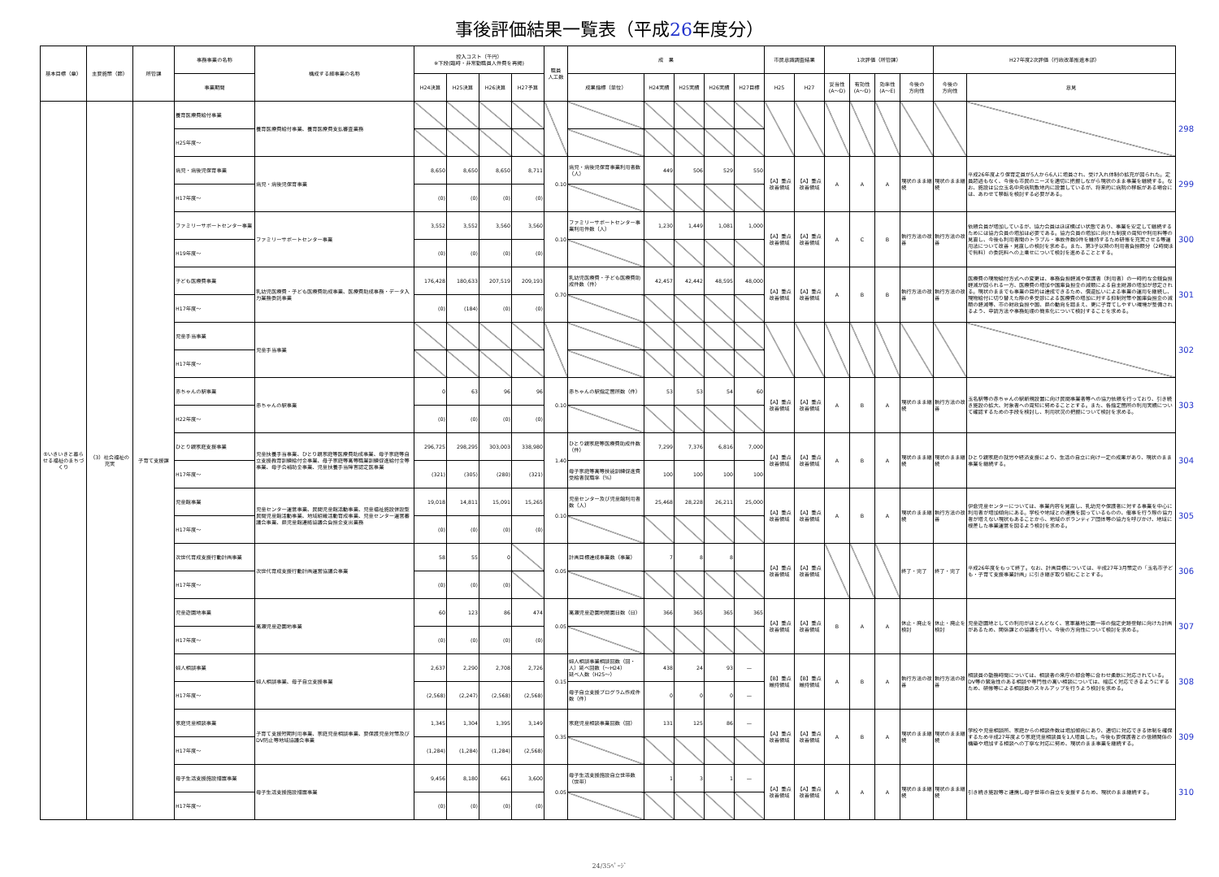事後評価結果一覧表（平成26年度分）
| 基本目標（章） | 主要施策（節） | 所管課 | 事務事業の名称 | 構成する細事業の名称 | 投入コスト（千円） ※下段(臨時・非常勤職員人件費を再掲) | | | | 職員 人工数 | 成 果 | | | | | 市民意識調査結果 | | 1次評価（所管課） | | | | H27年度2次評価（行政改革推進本部） | | |
| --- | --- | --- | --- | --- | --- | --- | --- | --- | --- | --- | --- | --- | --- | --- | --- | --- | --- | --- | --- | --- | --- | --- | --- |
| | | | 事業期間 | | H24決算 | H25決算 | H26決算 | H27予算 | | 成果指標（単位） | H24実績 | H25実績 | H26実績 | H27目標 | H25 | H27 | 妥当性 (A～D) | 有効性 (A～D) | 効率性 (A～E) | 今後の 方向性 | 今後の 方向性 | 意見 | |
| ⑤いきいきと暮らせる福祉のまちづくり | （3）社会福祉の充実 | 子育て支援課 | 養育医療費給付事業 | 養育医療費給付事業、養育医療費支払審査業務 | | | | | | | | | | | | | | | | | | | 298 |
| | | | H25年度～ | | | | | | | | | | | | | | | | | | | | |
| | | | 病児・病後児保育事業 | 病児・病後児保育事業 | 8,650 | 8,650 | 8,650 | 8,711 | 0.10 | 病児・病後児保育事業利用者数（人） | 449 | 506 | 529 | 550 | 【A】重点改善領域 | 【A】重点改善領域 | A | A | A | 現状のまま継続 | 現状のまま継続 | 平成26年度より保育定員が5人から6人に増員され、受け入れ体制の拡充が図られた。定員超過もなく、今後も市民のニーズを適切に把握しながら現状のまま事業を継続する。なお、施設は公立玉名中央病院敷地内に設置しているが、将来的に病院の移転がある場合には、あわせて移転を検討する必要がある。 | 299 |
| | | | H17年度～ | | (0) | (0) | (0) | (0) | | | | | | | | | | | | | | | |
| | | | ファミリーサポートセンター事業 | ファミリーサポートセンター事業 | 3,552 | 3,552 | 3,560 | 3,560 | 0.10 | ファミリーサポートセンター事業利用件数（人） | 1,230 | 1,449 | 1,081 | 1,000 | 【A】重点改善領域 | 【A】重点改善領域 | A | C | B | 執行方法の改善 | 執行方法の改善 | 依頼会員が増加しているが、協力会員はほぼ横ばい状態であり、事業を安定して継続するためには協力会員の増加は必要である。協力会員の増加に向けた制度の周知や利用料等の見直し、今後も利用者間のトラブル・事故件数0件を維持するため研修を充実させる等運用法について改善・見直しの検討を求める。また、第3子以降の利用者負担額分（2時間まで無料）の委託料への上乗せについて検討を進めることとする。 | 300 |
| | | | H19年度～ | | (0) | (0) | (0) | (0) | | | | | | | | | | | | | | | |
| | | | 子ども医療費事業 | 乳幼児医療費・子ども医療費助成事業、医療費助成事務・データ入力業務委託事業 | 176,428 | 180,633 | 207,519 | 209,193 | 0.70 | 乳幼児医療費・子ども医療費助成件数（件） | 42,457 | 42,442 | 48,595 | 48,000 | 【A】重点改善領域 | 【A】重点改善領域 | A | B | B | 執行方法の改善 | 執行方法の改善 | 医療費の現物給付方式への変更は、事務負担軽減や保護者（利用者）の一時的な金銭負担軽減が図られる一方、医療費の増加や国庫負担金の減額による自主財源の増加が想定される。現状のままでも事業の目的は達成できるため、償還払いによる事業の運用を継続し、現物給付に切り替えた際の多受診による医療費の増加に対する抑制対策や国庫負担金の減額の軽減等、市の財政負担や国、県の動向を踏まえ、更に子育てしやすい環境が整備されるよう、申請方法や事務処理の簡素化について検討することを求める。 | 301 |
| | | | H17年度～ | | (0) | (184) | (0) | (0) | | | | | | | | | | | | | | | |
| | | | 児童手当事業 | 児童手当事業 | | | | | | | | | | | | | | | | | | | 302 |
| | | | H17年度～ | | | | | | | | | | | | | | | | | | | | |
| | | | 赤ちゃんの駅事業 | 赤ちゃんの駅事業 | 0 | 63 | 96 | 96 | 0.10 | 赤ちゃんの駅指定箇所数（件） | 53 | 53 | 54 | 60 | 【A】重点改善領域 | 【A】重点改善領域 | A | B | A | 現状のまま継続 | 執行方法の改善 | 玉名駅等の赤ちゃんの駅新規設置に向け民間事業者等への協力依頼を行っており、引き続き施設の拡大、対象者への周知に努めることとする。また、各指定箇所の利用実績について確認するための手段を検討し、利用状況の把握について検討を求める。 | 303 |
| | | | H22年度～ | | (0) | (0) | (0) | (0) | | | | | | | | | | | | | | | |
| | | | ひとり親家庭支援事業 | 児童扶養手当事業、ひとり親家庭等医療費助成事業、母子家庭等自立支援教育訓練給付金事業、母子家庭等高等職業訓練促進給付金等事業、母子会補助金事業、児童扶養手当障害認定医事業 | 296,725 | 298,295 | 303,003 | 338,980 | 1.40 | ひとり親家庭等医療費助成件数（件） | 7,299 | 7,376 | 6,816 | 7,000 | 【A】重点改善領域 | 【A】重点改善領域 | A | B | A | 現状のまま継続 | 現状のまま継続 | ひとり親家庭の就労や経済支援により、生活の自立に向け一定の成果があり、現状のまま事業を継続する。 | 304 |
| | | | H17年度～ | | (321) | (305) | (280) | (321) | | 母子家庭等高等技能訓練促進費受給者就職率（%） | 100 | 100 | 100 | 100 | | | | | | | | | |
| | | | 児童館事業 | 児童センター運営事業、民間児童館活動事業、児童福祉施設併設型民間児童館活動事業、地域組織活動育成事業、児童センター運営審議会事業、県児童館連絡協議会負担金支出業務 | 19,018 | 14,811 | 15,091 | 15,265 | 0.10 | 児童センター及び児童館利用者数（人） | 25,468 | 28,228 | 26,211 | 25,000 | 【A】重点改善領域 | 【A】重点改善領域 | A | B | A | 現状のまま継続 | 執行方法の改善 | 伊倉児童センターについては、事業内容を見直し、乳幼児や保護者に対する事業を中心に利用者が増加傾向にある。学校や地域との連携を図っているものの、催事を行う際の協力者が増えない現状もあることから、地域のボランティア団体等の協力を呼びかけ、地域に根差した事業運営を図るよう検討を求める。 | 305 |
| | | | H17年度～ | | (0) | (0) | (0) | (0) | | | | | | | | | | | | | | | |
| | | | 次世代育成支援行動計画事業 | 次世代育成支援行動計画運営協議会事業 | 58 | 55 | 0 | | 0.05 | 計画目標達成事業数（事業） | 7 | 8 | 8 | | 【A】重点改善領域 | 【A】重点改善領域 | | | | 終了・完了 | 終了・完了 | 平成26年度をもって終了。なお、計画目標については、平成27年3月策定の「玉名市子ども・子育て支援事業計画」に引き継ぎ取り組むこととする。 | 306 |
| | | | H17年度～ | | (0) | (0) | (0) | | | | | | | | | | | | | | | | |
| | | | 児童遊園地事業 | 高瀬児童遊園地事業 | 60 | 123 | 86 | 474 | 0.05 | 高瀬児童遊園地開園日数（日） | 366 | 365 | 365 | 365 | 【A】重点改善領域 | 【A】重点改善領域 | B | A | A | 休止・廃止を検討 | 休止・廃止を検討 | 児童遊園地としての利用がほとんどなく、官軍墓地公園一帯の指定史跡登録に向けた計画があるため、関係課との協議を行い、今後の方向性について検討を求める。 | 307 |
| | | | H17年度～ | | (0) | (0) | (0) | (0) | | | | | | | | | | | | | | | |
| | | | 婦人相談事業 | 婦人相談事業、母子自立支援事業 | 2,637 | 2,290 | 2,708 | 2,726 | 0.15 | 婦人相談事業相談回数（回・人）延べ回数（～H24） 延べ人数（H25～） | 438 | 24 | 93 | — | 【B】重点維持領域 | 【B】重点維持領域 | A | B | A | 執行方法の改善 | 執行方法の改善 | 相談員の勤務時間については、相談者の来庁の都合等に合わせ柔軟に対応されている。DV等の緊急性のある相談や専門性の高い相談については、幅広く対応できるようにするため、研修等による相談員のスキルアップを行うよう検討を求める。 | 308 |
| | | | H17年度～ | | (2,568) | (2,247) | (2,568) | (2,568) | | 母子自立支援プログラム作成件数（件） | 0 | 0 | 0 | — | | | | | | | | | |
| | | | 家庭児童相談事業 | 子育て支援短期利用事業、家庭児童相談事業、要保護児童対策及びDV防止等地域協議会事業 | 1,345 | 1,304 | 1,395 | 3,149 | 0.35 | 家庭児童相談事業回数（回） | 131 | 125 | 86 | — | 【A】重点改善領域 | 【A】重点改善領域 | A | B | A | 現状のまま継続 | 現状のまま継続 | 学校や児童相談所、家庭からの相談件数は増加傾向にあり、適切に対応できる体制を確保するため平成27年度より家庭児童相談員を1人増員した。今後も要保護者との信頼関係の構築や増加する相談への丁寧な対応に努め、現状のまま事業を継続する。 | 309 |
| | | | H17年度～ | | (1,284) | (1,284) | (1,284) | (2,568) | | | | | | | | | | | | | | | |
| | | | 母子生活支援施設措置事業 | 母子生活支援施設措置事業 | 9,456 | 8,180 | 661 | 3,600 | 0.05 | 母子生活支援施設自立世帯数（世帯） | 1 | 3 | 1 | — | 【A】重点改善領域 | 【A】重点改善領域 | A | A | A | 現状のまま継続 | 現状のまま継続 | 引き続き施設等と連携し母子世帯の自立を支援するため、現状のまま継続する。 | 310 |
| | | | H17年度～ | | (0) | (0) | (0) | (0) | | | | | | | | | | | | | | | |
24/35ﾍﾟｰｼﾞ